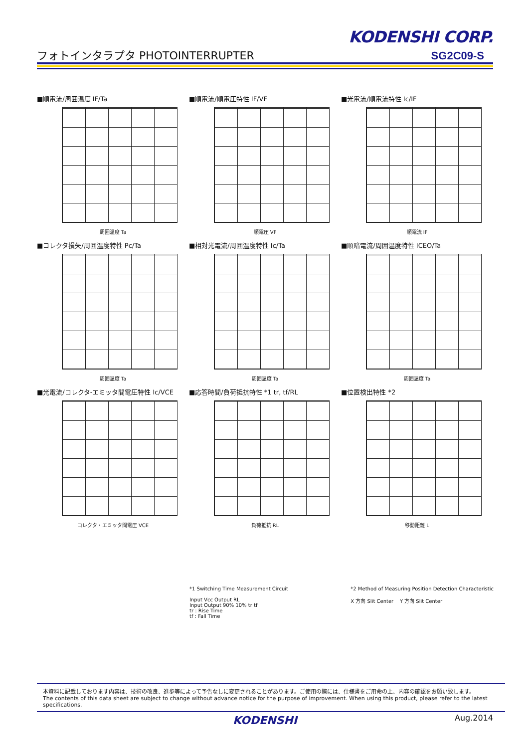KODENSHI CORP.
フォトインタラプタ PHOTOINTERRUPTER SG2C09-S
■順電流/周囲温度 IF/Ta
周囲温度 Ta
■順電流/順電圧特性 IF/VF
順電圧 VF
■光電流/順電流特性 Ic/IF
順電流 IF
■コレクタ損失/周囲温度特性 Pc/Ta
周囲温度 Ta
■相対光電流/周囲温度特性 Ic/Ta
周囲温度 Ta
■順暗電流/周囲温度特性 ICEO/Ta
周囲温度 Ta
■光電流/コレクタ-エミッタ間電圧特性 Ic/VCE
コレクタ・エミッタ間電圧 VCE
■応答時間/負荷抵抗特性 *1 tr, tf/RL
負荷抵抗 RL
■位置検出特性 *2
移動距離 L
*1 Switching Time Measurement Circuit
Input Vcc Output RL
Input Output 90% 10% tr tf
tr : Rise Time
tf : Fall Time
*2 Method of Measuring Position Detection Characteristic
X 方向 Slit Center Y 方向 Slit Center
本資料に記載しております内容は、技術の改良、進歩等によって予告なしに変更されることがあります。ご使用の際には、仕様書をご用命の上、内容の確認をお願い致します。
The contents of this data sheet are subject to change without advance notice for the purpose of improvement. When using this product, please refer to the latest specifications.
KODENSHI Aug.2014